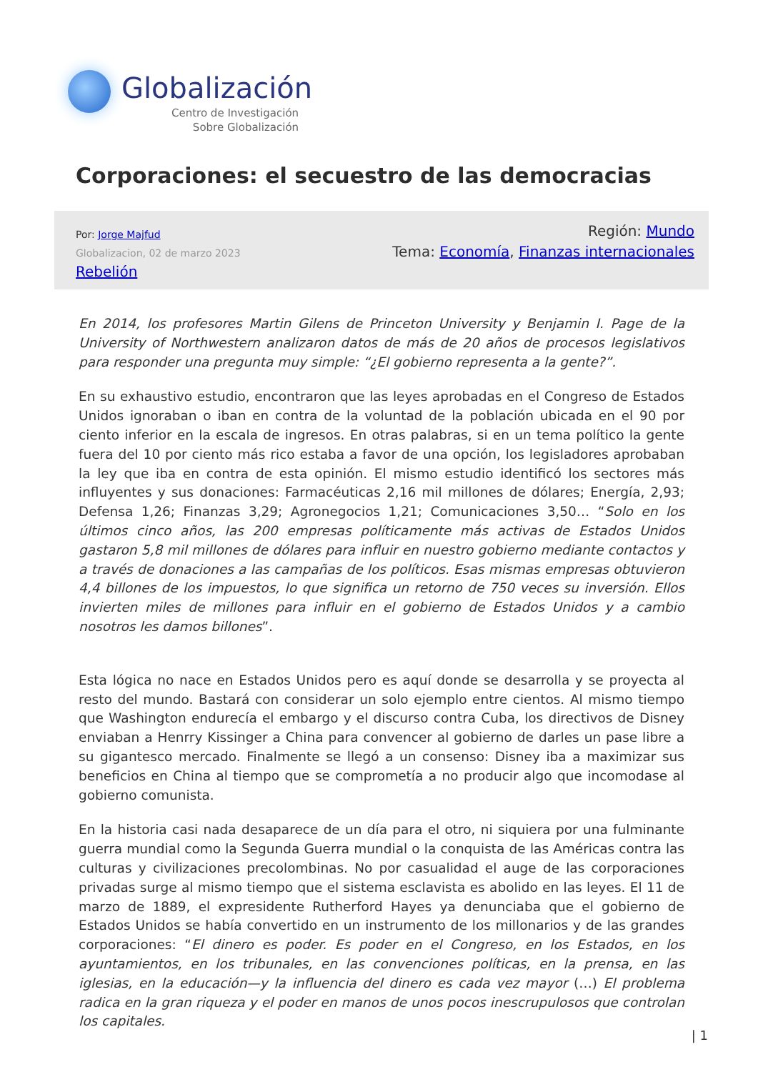Globalización
Centro de Investigación
Sobre Globalización
Corporaciones: el secuestro de las democracias
Por: Jorge Majfud
Globalizacion, 02 de marzo 2023
Rebelión
Región: Mundo
Tema: Economía, Finanzas internacionales
En 2014, los profesores Martin Gilens de Princeton University y Benjamin I. Page de la University of Northwestern analizaron datos de más de 20 años de procesos legislativos para responder una pregunta muy simple: “¿El gobierno representa a la gente?”.
En su exhaustivo estudio, encontraron que las leyes aprobadas en el Congreso de Estados Unidos ignoraban o iban en contra de la voluntad de la población ubicada en el 90 por ciento inferior en la escala de ingresos. En otras palabras, si en un tema político la gente fuera del 10 por ciento más rico estaba a favor de una opción, los legisladores aprobaban la ley que iba en contra de esta opinión. El mismo estudio identificó los sectores más influyentes y sus donaciones: Farmacéuticas 2,16 mil millones de dólares; Energía, 2,93; Defensa 1,26; Finanzas 3,29; Agronegocios 1,21; Comunicaciones 3,50… “Solo en los últimos cinco años, las 200 empresas políticamente más activas de Estados Unidos gastaron 5,8 mil millones de dólares para influir en nuestro gobierno mediante contactos y a través de donaciones a las campañas de los políticos. Esas mismas empresas obtuvieron 4,4 billones de los impuestos, lo que significa un retorno de 750 veces su inversión. Ellos invierten miles de millones para influir en el gobierno de Estados Unidos y a cambio nosotros les damos billones”.
Esta lógica no nace en Estados Unidos pero es aquí donde se desarrolla y se proyecta al resto del mundo. Bastará con considerar un solo ejemplo entre cientos. Al mismo tiempo que Washington endurecía el embargo y el discurso contra Cuba, los directivos de Disney enviaban a Henrry Kissinger a China para convencer al gobierno de darles un pase libre a su gigantesco mercado. Finalmente se llegó a un consenso: Disney iba a maximizar sus beneficios en China al tiempo que se comprometía a no producir algo que incomodase al gobierno comunista.
En la historia casi nada desaparece de un día para el otro, ni siquiera por una fulminante guerra mundial como la Segunda Guerra mundial o la conquista de las Américas contra las culturas y civilizaciones precolombinas. No por casualidad el auge de las corporaciones privadas surge al mismo tiempo que el sistema esclavista es abolido en las leyes. El 11 de marzo de 1889, el expresidente Rutherford Hayes ya denunciaba que el gobierno de Estados Unidos se había convertido en un instrumento de los millonarios y de las grandes corporaciones: “El dinero es poder. Es poder en el Congreso, en los Estados, en los ayuntamientos, en los tribunales, en las convenciones políticas, en la prensa, en las iglesias, en la educación—y la influencia del dinero es cada vez mayor (…) El problema radica en la gran riqueza y el poder en manos de unos pocos inescrupulosos que controlan los capitales.
| 1